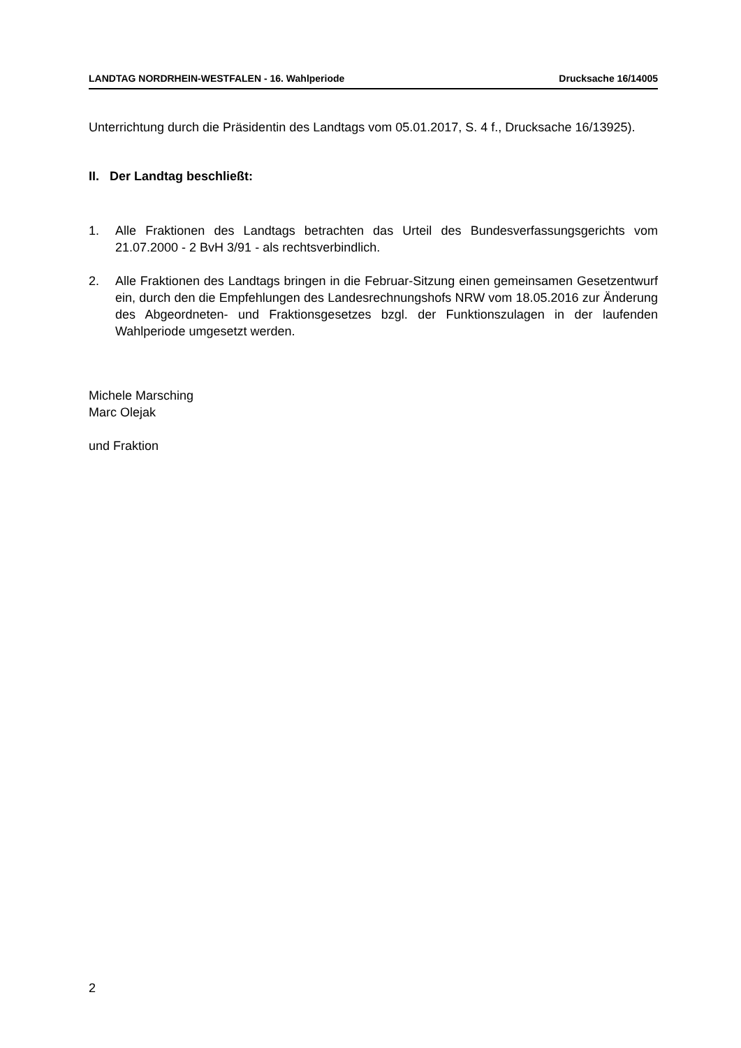LANDTAG NORDRHEIN-WESTFALEN - 16. Wahlperiode Drucksache 16/14005
Unterrichtung durch die Präsidentin des Landtags vom 05.01.2017, S. 4 f., Drucksache 16/13925).
II. Der Landtag beschließt:
1. Alle Fraktionen des Landtags betrachten das Urteil des Bundesverfassungsgerichts vom 21.07.2000 - 2 BvH 3/91 - als rechtsverbindlich.
2. Alle Fraktionen des Landtags bringen in die Februar-Sitzung einen gemeinsamen Gesetzentwurf ein, durch den die Empfehlungen des Landesrechnungshofs NRW vom 18.05.2016 zur Änderung des Abgeordneten- und Fraktionsgesetzes bzgl. der Funktionszulagen in der laufenden Wahlperiode umgesetzt werden.
Michele Marsching
Marc Olejak
und Fraktion
2